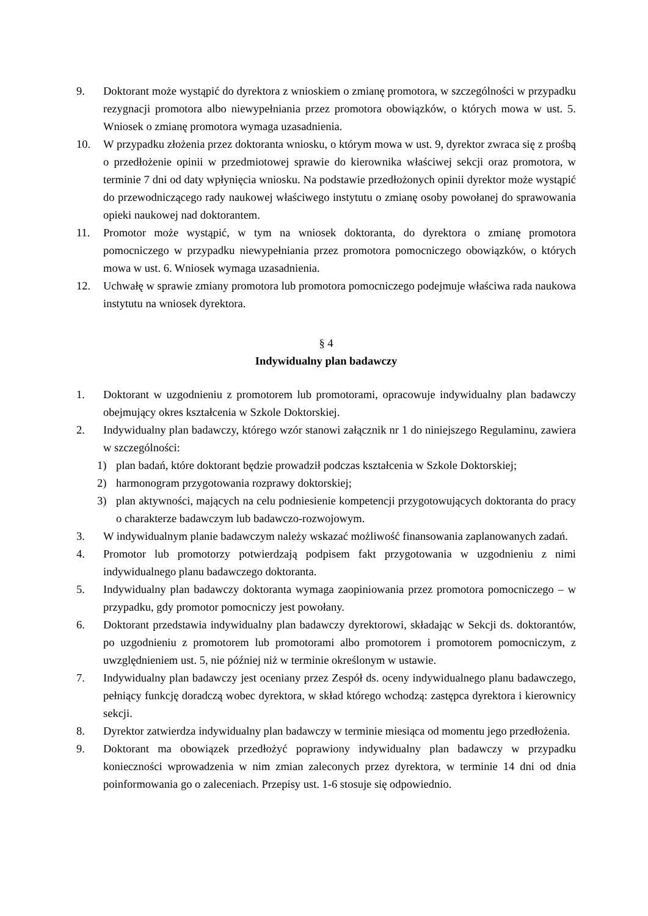9. Doktorant może wystąpić do dyrektora z wnioskiem o zmianę promotora, w szczególności w przypadku rezygnacji promotora albo niewypełniania przez promotora obowiązków, o których mowa w ust. 5. Wniosek o zmianę promotora wymaga uzasadnienia.
10. W przypadku złożenia przez doktoranta wniosku, o którym mowa w ust. 9, dyrektor zwraca się z prośbą o przedłożenie opinii w przedmiotowej sprawie do kierownika właściwej sekcji oraz promotora, w terminie 7 dni od daty wpłynięcia wniosku. Na podstawie przedłożonych opinii dyrektor może wystąpić do przewodniczącego rady naukowej właściwego instytutu o zmianę osoby powołanej do sprawowania opieki naukowej nad doktorantem.
11. Promotor może wystąpić, w tym na wniosek doktoranta, do dyrektora o zmianę promotora pomocniczego w przypadku niewypełniania przez promotora pomocniczego obowiązków, o których mowa w ust. 6. Wniosek wymaga uzasadnienia.
12. Uchwałę w sprawie zmiany promotora lub promotora pomocniczego podejmuje właściwa rada naukowa instytutu na wniosek dyrektora.
§ 4
Indywidualny plan badawczy
1. Doktorant w uzgodnieniu z promotorem lub promotorami, opracowuje indywidualny plan badawczy obejmujący okres kształcenia w Szkole Doktorskiej.
2. Indywidualny plan badawczy, którego wzór stanowi załącznik nr 1 do niniejszego Regulaminu, zawiera w szczególności:
1) plan badań, które doktorant będzie prowadził podczas kształcenia w Szkole Doktorskiej;
2) harmonogram przygotowania rozprawy doktorskiej;
3) plan aktywności, mających na celu podniesienie kompetencji przygotowujących doktoranta do pracy o charakterze badawczym lub badawczo-rozwojowym.
3. W indywidualnym planie badawczym należy wskazać możliwość finansowania zaplanowanych zadań.
4. Promotor lub promotorzy potwierdzają podpisem fakt przygotowania w uzgodnieniu z nimi indywidualnego planu badawczego doktoranta.
5. Indywidualny plan badawczy doktoranta wymaga zaopiniowania przez promotora pomocniczego – w przypadku, gdy promotor pomocniczy jest powołany.
6. Doktorant przedstawia indywidualny plan badawczy dyrektorowi, składając w Sekcji ds. doktorantów, po uzgodnieniu z promotorem lub promotorami albo promotorem i promotorem pomocniczym, z uwzględnieniem ust. 5, nie później niż w terminie określonym w ustawie.
7. Indywidualny plan badawczy jest oceniany przez Zespół ds. oceny indywidualnego planu badawczego, pełniący funkcję doradczą wobec dyrektora, w skład którego wchodzą: zastępca dyrektora i kierownicy sekcji.
8. Dyrektor zatwierdza indywidualny plan badawczy w terminie miesiąca od momentu jego przedłożenia.
9. Doktorant ma obowiązek przedłożyć poprawiony indywidualny plan badawczy w przypadku konieczności wprowadzenia w nim zmian zaleconych przez dyrektora, w terminie 14 dni od dnia poinformowania go o zaleceniach. Przepisy ust. 1-6 stosuje się odpowiednio.